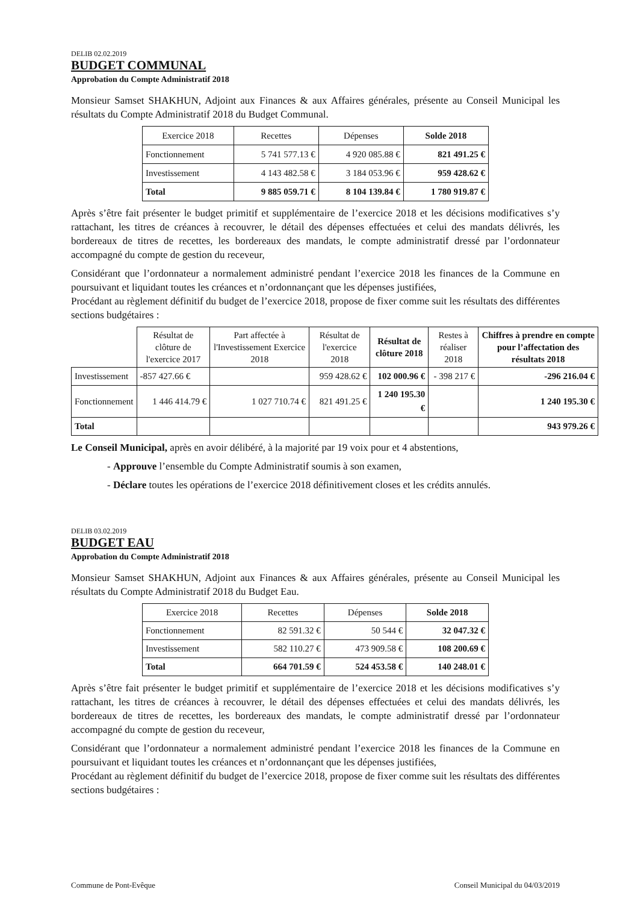DELIB 02.02.2019
BUDGET COMMUNAL
Approbation du Compte Administratif 2018
Monsieur Samset SHAKHUN, Adjoint aux Finances & aux Affaires générales, présente au Conseil Municipal les résultats du Compte Administratif 2018 du Budget Communal.
| Exercice 2018 | Recettes | Dépenses | Solde 2018 |
| --- | --- | --- | --- |
| Fonctionnement | 5 741 577.13 € | 4 920 085.88 € | 821 491.25 € |
| Investissement | 4 143 482.58 € | 3 184 053.96 € | 959 428.62 € |
| Total | 9 885 059.71 € | 8 104 139.84 € | 1 780 919.87 € |
Après s’être fait présenter le budget primitif et supplémentaire de l’exercice 2018 et les décisions modificatives s’y rattachant, les titres de créances à recouvrer, le détail des dépenses effectuées et celui des mandats délivrés, les bordereaux de titres de recettes, les bordereaux des mandats, le compte administratif dressé par l’ordonnateur accompagné du compte de gestion du receveur,
Considérant que l’ordonnateur a normalement administré pendant l’exercice 2018 les finances de la Commune en poursuivant et liquidant toutes les créances et n’ordonnançant que les dépenses justifiées,
Procédant au règlement définitif du budget de l’exercice 2018, propose de fixer comme suit les résultats des différentes sections budgétaires :
| | Résultat de clôture de l'exercice 2017 | Part affectée à l'Investissement Exercice 2018 | Résultat de l'exercice 2018 | Résultat de clôture 2018 | Restes à réaliser 2018 | Chiffres à prendre en compte pour l’affectation des résultats 2018 |
| --- | --- | --- | --- | --- | --- | --- |
| Investissement | -857 427.66 € | | 959 428.62 € | 102 000.96 € | - 398 217 € | -296 216.04 € |
| Fonctionnement | 1 446 414.79 € | 1 027 710.74 € | 821 491.25 € | 1 240 195.30 € | | 1 240 195.30 € |
| Total | | | | | | 943 979.26 € |
Le Conseil Municipal, après en avoir délibéré, à la majorité par 19 voix pour et 4 abstentions,
- Approuve l’ensemble du Compte Administratif soumis à son examen,
- Déclare toutes les opérations de l’exercice 2018 définitivement closes et les crédits annulés.
DELIB 03.02.2019
BUDGET EAU
Approbation du Compte Administratif 2018
Monsieur Samset SHAKHUN, Adjoint aux Finances & aux Affaires générales, présente au Conseil Municipal les résultats du Compte Administratif 2018 du Budget Eau.
| Exercice 2018 | Recettes | Dépenses | Solde 2018 |
| --- | --- | --- | --- |
| Fonctionnement | 82 591.32 € | 50 544 € | 32 047.32 € |
| Investissement | 582 110.27 € | 473 909.58 € | 108 200.69 € |
| Total | 664 701.59 € | 524 453.58 € | 140 248.01 € |
Après s’être fait présenter le budget primitif et supplémentaire de l’exercice 2018 et les décisions modificatives s’y rattachant, les titres de créances à recouvrer, le détail des dépenses effectuées et celui des mandats délivrés, les bordereaux de titres de recettes, les bordereaux des mandats, le compte administratif dressé par l’ordonnateur accompagné du compte de gestion du receveur,
Considérant que l’ordonnateur a normalement administré pendant l’exercice 2018 les finances de la Commune en poursuivant et liquidant toutes les créances et n’ordonnançant que les dépenses justifiées,
Procédant au règlement définitif du budget de l’exercice 2018, propose de fixer comme suit les résultats des différentes sections budgétaires :
Commune de Pont-Evêque Conseil Municipal du 04/03/2019